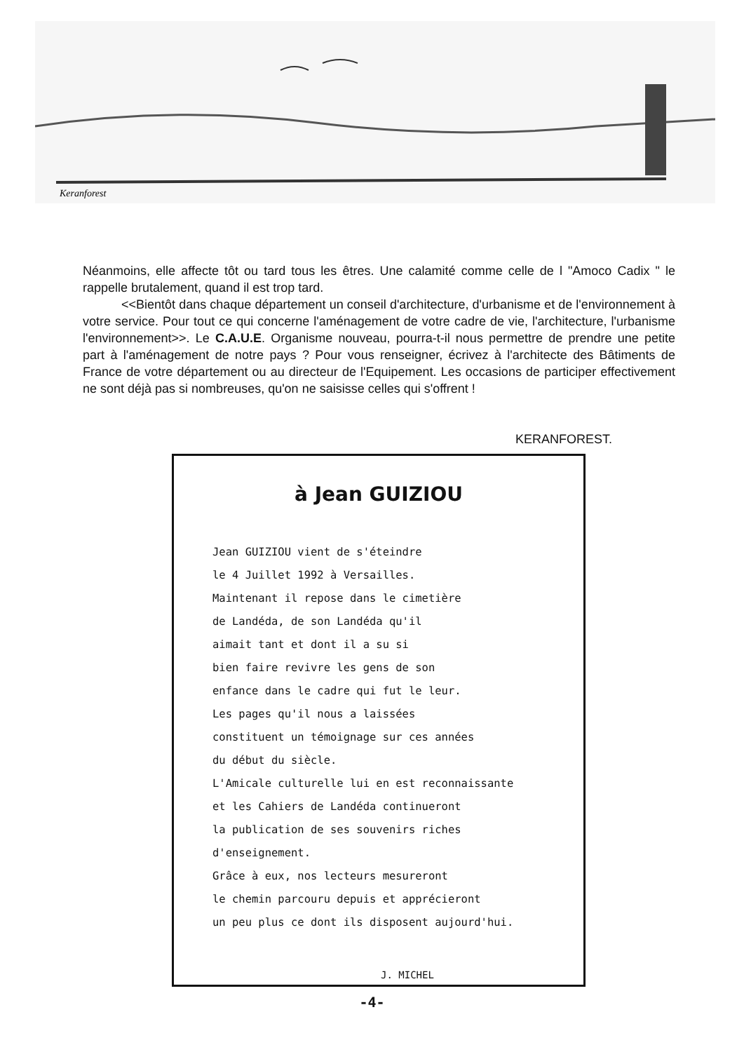Keranforest
Néanmoins, elle affecte tôt ou tard tous les êtres. Une calamité comme celle de l "Amoco Cadix " le rappelle brutalement, quand il est trop tard.
<<Bientôt dans chaque département un conseil d'architecture, d'urbanisme et de l'environnement à votre service. Pour tout ce qui concerne l'aménagement de votre cadre de vie, l'architecture, l'urbanisme l'environnement>>. Le C.A.U.E. Organisme nouveau, pourra-t-il nous permettre de prendre une petite part à l'aménagement de notre pays ? Pour vous renseigner, écrivez à l'architecte des Bâtiments de France de votre département ou au directeur de l'Equipement. Les occasions de participer effectivement ne sont déjà pas si nombreuses, qu'on ne saisisse celles qui s'offrent !
KERANFOREST.
à Jean GUIZIOU
Jean GUIZIOU vient de s'éteindre
le 4 Juillet 1992 à Versailles.
Maintenant il repose dans le cimetière
de Landéda, de son Landéda qu'il
aimait tant et dont il a su si
bien faire revivre les gens de son
enfance dans le cadre qui fut le leur.
Les pages qu'il nous a laissées
constituent un témoignage sur ces années
du début du siècle.
L'Amicale culturelle lui en est reconnaissante
et les Cahiers de Landéda continueront
la publication de ses souvenirs riches
d'enseignement.
Grâce à eux, nos lecteurs mesureront
le chemin parcouru depuis et apprécieront
un peu plus ce dont ils disposent aujourd'hui.
J. MICHEL
-4-